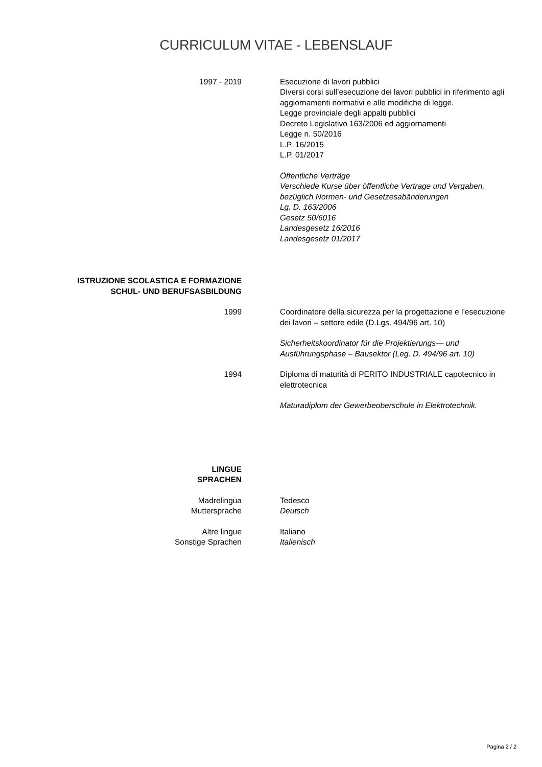CURRICULUM VITAE - LEBENSLAUF
1997 - 2019 Esecuzione di lavori pubblici
Diversi corsi sull’esecuzione dei lavori pubblici in riferimento agli aggiornamenti normativi e alle modifiche di legge.
Legge provinciale degli appalti pubblici
Decreto Legislativo 163/2006 ed aggiornamenti
Legge n. 50/2016
L.P. 16/2015
L.P. 01/2017
Öffentliche Verträge
Verschiede Kurse über öffentliche Vertrage und Vergaben, bezüglich Normen- und Gesetzesabänderungen
Lg. D. 163/2006
Gesetz 50/6016
Landesgesetz 16/2016
Landesgesetz 01/2017
ISTRUZIONE SCOLASTICA E FORMAZIONE
SCHUL- UND BERUFSASBILDUNG
1999 Coordinatore della sicurezza per la progettazione e l’esecuzione dei lavori – settore edile (D.Lgs. 494/96 art. 10)
Sicherheitskoordinator für die Projektierungs— und Ausführungsphase – Bausektor (Leg. D. 494/96 art. 10)
1994 Diploma di maturità di PERITO INDUSTRIALE capotecnico in elettrotecnica
Maturadiplom der Gewerbeoberschule in Elektrotechnik.
LINGUE
SPRACHEN
Madrelingua
Muttersprache
Tedesco
Deutsch
Altre lingue
Sonstige Sprachen
Italiano
Italienisch
Pagina 2 / 2